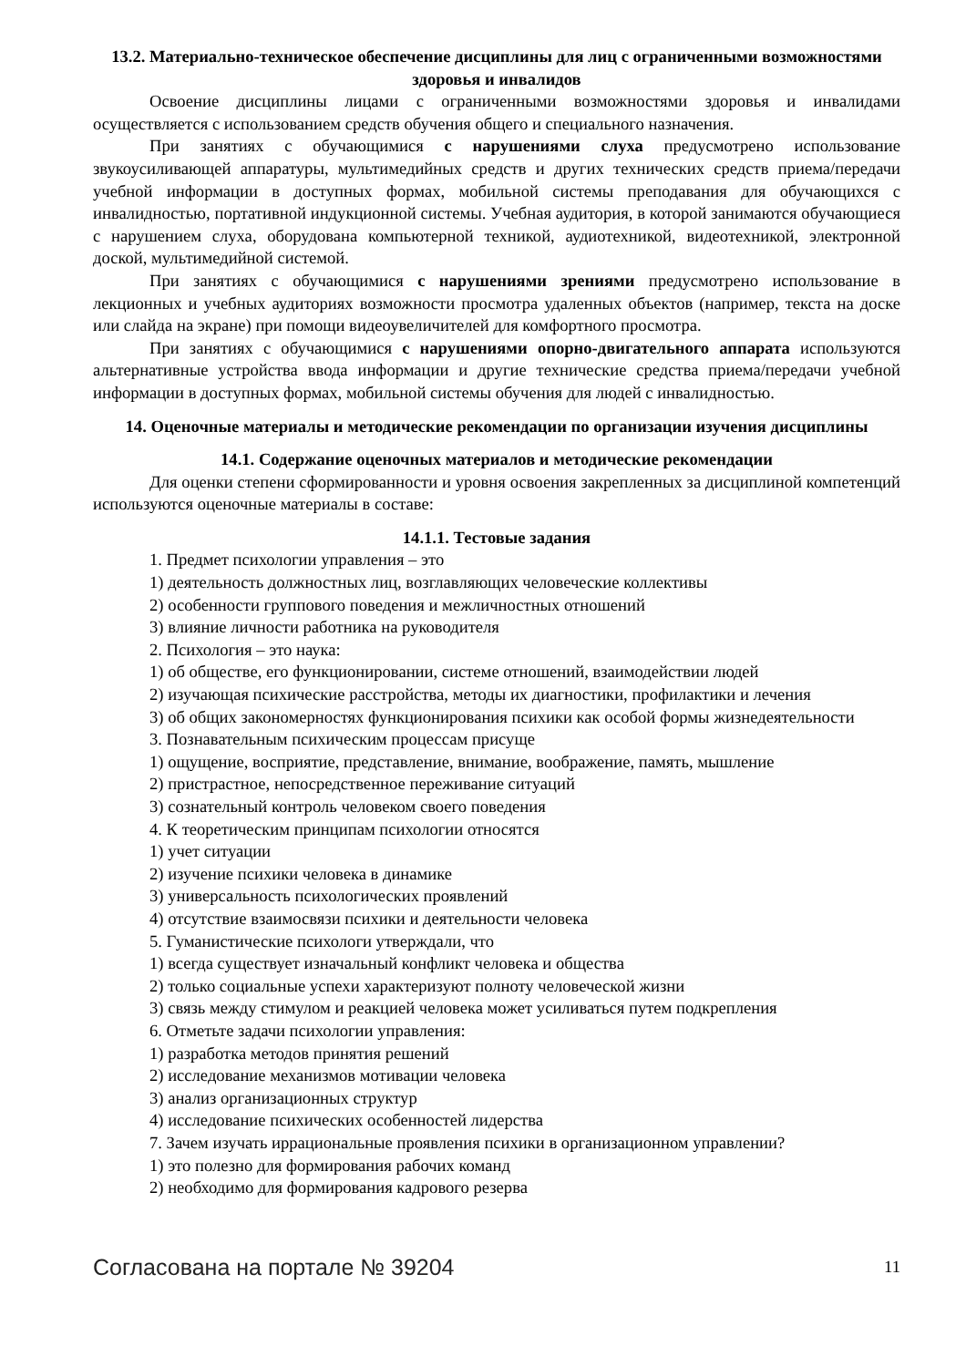13.2. Материально-техническое обеспечение дисциплины для лиц с ограниченными возможностями здоровья и инвалидов
Освоение дисциплины лицами с ограниченными возможностями здоровья и инвалидами осуществляется с использованием средств обучения общего и специального назначения.
При занятиях с обучающимися с нарушениями слуха предусмотрено использование звукоусиливающей аппаратуры, мультимедийных средств и других технических средств приема/передачи учебной информации в доступных формах, мобильной системы преподавания для обучающихся с инвалидностью, портативной индукционной системы. Учебная аудитория, в которой занимаются обучающиеся с нарушением слуха, оборудована компьютерной техникой, аудиотехникой, видеотехникой, электронной доской, мультимедийной системой.
При занятиях с обучающимися с нарушениями зрениями предусмотрено использование в лекционных и учебных аудиториях возможности просмотра удаленных объектов (например, текста на доске или слайда на экране) при помощи видеоувеличителей для комфортного просмотра.
При занятиях с обучающимися с нарушениями опорно-двигательного аппарата используются альтернативные устройства ввода информации и другие технические средства приема/передачи учебной информации в доступных формах, мобильной системы обучения для людей с инвалидностью.
14. Оценочные материалы и методические рекомендации по организации изучения дисциплины
14.1. Содержание оценочных материалов и методические рекомендации
Для оценки степени сформированности и уровня освоения закрепленных за дисциплиной компетенций используются оценочные материалы в составе:
14.1.1. Тестовые задания
1. Предмет психологии управления – это
1) деятельность должностных лиц, возглавляющих человеческие коллективы
2) особенности группового поведения и межличностных отношений
3) влияние личности работника на руководителя
2. Психология – это наука:
1) об обществе, его функционировании, системе отношений, взаимодействии людей
2) изучающая психические расстройства, методы их диагностики, профилактики и лечения
3) об общих закономерностях функционирования психики как особой формы жизнедеятельности
3. Познавательным психическим процессам присуще
1) ощущение, восприятие, представление, внимание, воображение, память, мышление
2) пристрастное, непосредственное переживание ситуаций
3) сознательный контроль человеком своего поведения
4. К теоретическим принципам психологии относятся
1) учет ситуации
2) изучение психики человека в динамике
3) универсальность психологических проявлений
4) отсутствие взаимосвязи психики и деятельности человека
5. Гуманистические психологи утверждали, что
1) всегда существует изначальный конфликт человека и общества
2) только социальные успехи характеризуют полноту человеческой жизни
3) связь между стимулом и реакцией человека может усиливаться путем подкрепления
6. Отметьте задачи психологии управления:
1) разработка методов принятия решений
2) исследование механизмов мотивации человека
3) анализ организационных структур
4) исследование психических особенностей лидерства
7. Зачем изучать иррациональные проявления психики в организационном управлении?
1) это полезно для формирования рабочих команд
2) необходимо для формирования кадрового резерва
Согласована на портале № 39204 11